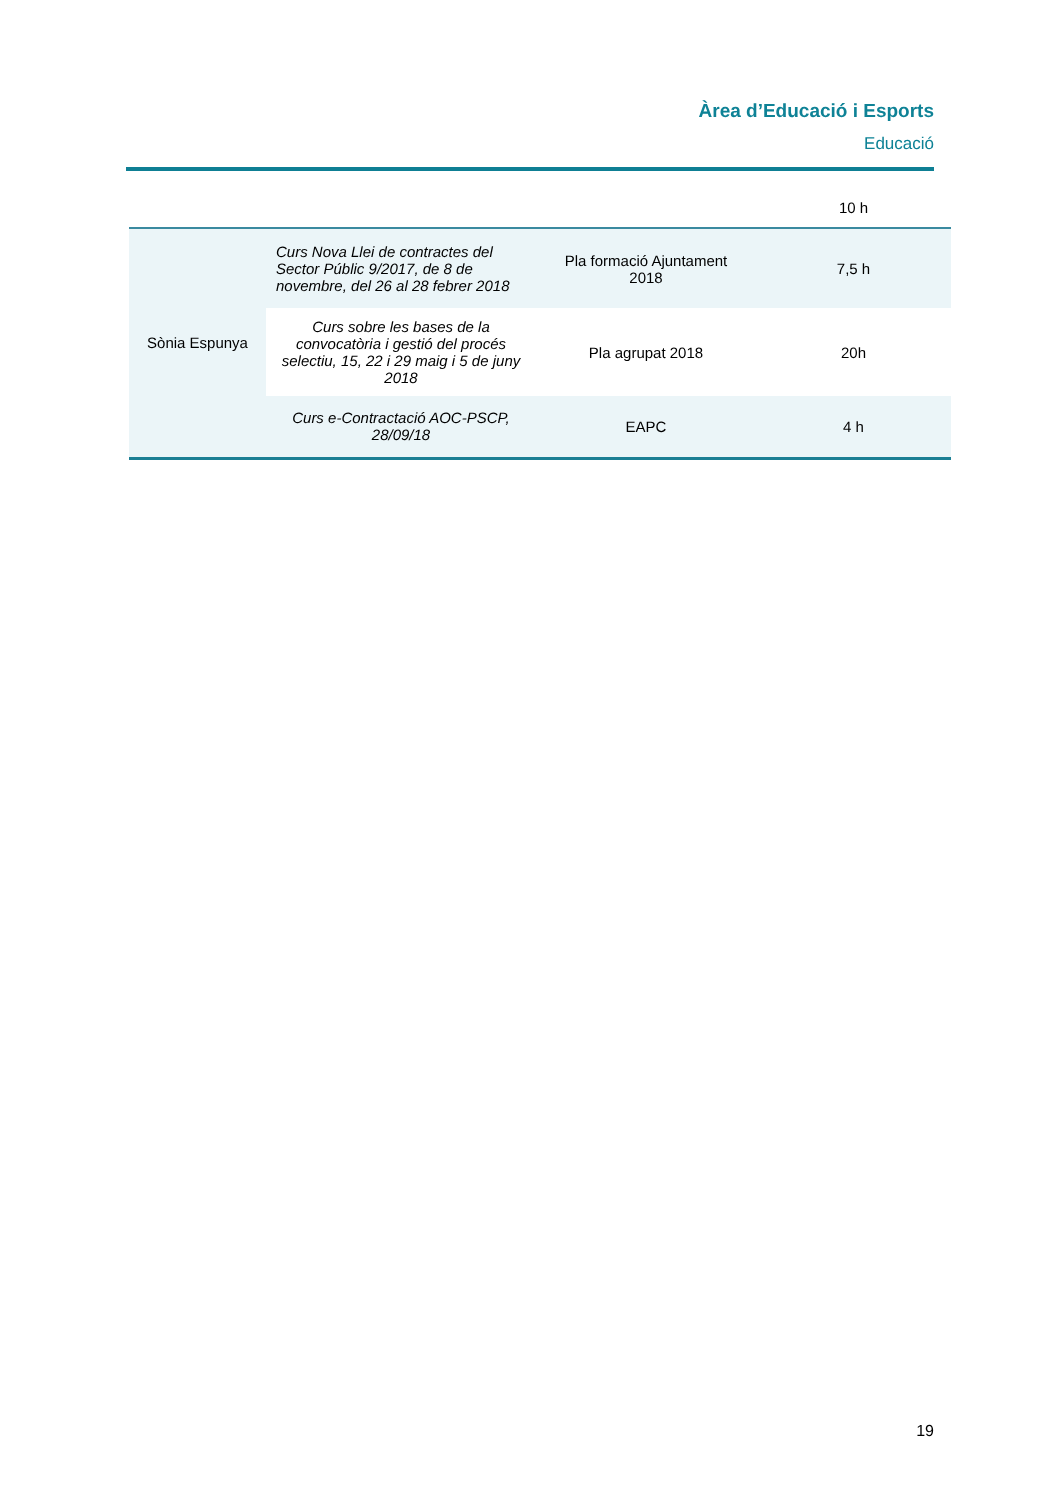Àrea d’Educació i Esports
Educació
| | | | 10 h |
| Sònia Espunya | Curs Nova Llei de contractes del Sector Públic 9/2017, de 8 de novembre, del 26 al 28 febrer 2018 | Pla formació Ajuntament 2018 | 7,5 h |
| | Curs sobre les bases de la convocatòria i gestió del procés selectiu, 15, 22 i 29 maig i 5 de juny 2018 | Pla agrupat 2018 | 20h |
| | Curs e-Contractació AOC-PSCP, 28/09/18 | EAPC | 4 h |
19